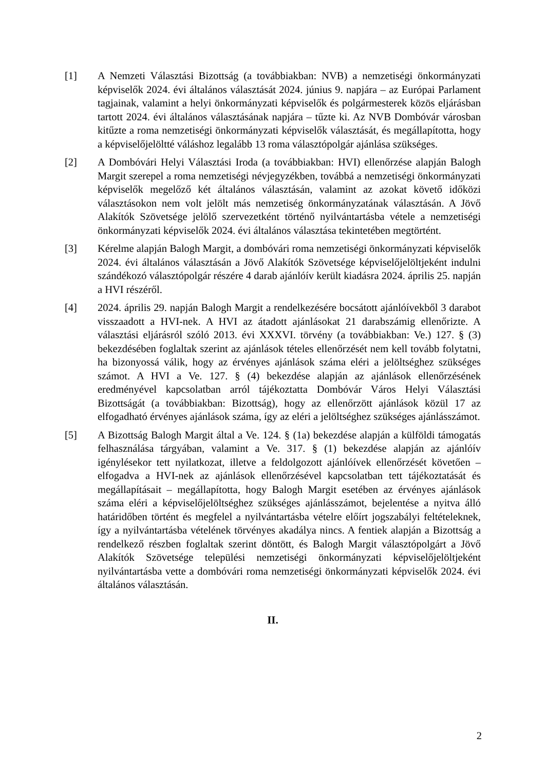[1] A Nemzeti Választási Bizottság (a továbbiakban: NVB) a nemzetiségi önkormányzati képviselők 2024. évi általános választását 2024. június 9. napjára – az Európai Parlament tagjainak, valamint a helyi önkormányzati képviselők és polgármesterek közös eljárásban tartott 2024. évi általános választásának napjára – tűzte ki. Az NVB Dombóvár városban kitűzte a roma nemzetiségi önkormányzati képviselők választását, és megállapította, hogy a képviselőjelöltté váláshoz legalább 13 roma választópolgár ajánlása szükséges.
[2] A Dombóvári Helyi Választási Iroda (a továbbiakban: HVI) ellenőrzése alapján Balogh Margit szerepel a roma nemzetiségi névjegyzékben, továbbá a nemzetiségi önkormányzati képviselők megelőző két általános választásán, valamint az azokat követő időközi választásokon nem volt jelölt más nemzetiség önkormányzatának választásán. A Jövő Alakítók Szövetsége jelölő szervezetként történő nyilvántartásba vétele a nemzetiségi önkormányzati képviselők 2024. évi általános választása tekintetében megtörtént.
[3] Kérelme alapján Balogh Margit, a dombóvári roma nemzetiségi önkormányzati képviselők 2024. évi általános választásán a Jövő Alakítók Szövetsége képviselőjelöltjeként indulni szándékozó választópolgár részére 4 darab ajánlóív került kiadásra 2024. április 25. napján a HVI részéről.
[4] 2024. április 29. napján Balogh Margit a rendelkezésére bocsátott ajánlóívekből 3 darabot visszaadott a HVI-nek. A HVI az átadott ajánlásokat 21 darabszámig ellenőrizte. A választási eljárásról szóló 2013. évi XXXVI. törvény (a továbbiakban: Ve.) 127. § (3) bekezdésében foglaltak szerint az ajánlások tételes ellenőrzését nem kell tovább folytatni, ha bizonyossá válik, hogy az érvényes ajánlások száma eléri a jelöltséghez szükséges számot. A HVI a Ve. 127. § (4) bekezdése alapján az ajánlások ellenőrzésének eredményével kapcsolatban arról tájékoztatta Dombóvár Város Helyi Választási Bizottságát (a továbbiakban: Bizottság), hogy az ellenőrzött ajánlások közül 17 az elfogadható érvényes ajánlások száma, így az eléri a jelöltséghez szükséges ajánlásszámot.
[5] A Bizottság Balogh Margit által a Ve. 124. § (1a) bekezdése alapján a külföldi támogatás felhasználása tárgyában, valamint a Ve. 317. § (1) bekezdése alapján az ajánlóív igénylésekor tett nyilatkozat, illetve a feldolgozott ajánlóívek ellenőrzését követően – elfogadva a HVI-nek az ajánlások ellenőrzésével kapcsolatban tett tájékoztatását és megállapításait – megállapította, hogy Balogh Margit esetében az érvényes ajánlások száma eléri a képviselőjelöltséghez szükséges ajánlásszámot, bejelentése a nyitva álló határidőben történt és megfelel a nyilvántartásba vételre előírt jogszabályi feltételeknek, így a nyilvántartásba vételének törvényes akadálya nincs. A fentiek alapján a Bizottság a rendelkező részben foglaltak szerint döntött, és Balogh Margit választópolgárt a Jövő Alakítók Szövetsége települési nemzetiségi önkormányzati képviselőjelöltjeként nyilvántartásba vette a dombóvári roma nemzetiségi önkormányzati képviselők 2024. évi általános választásán.
II.
2